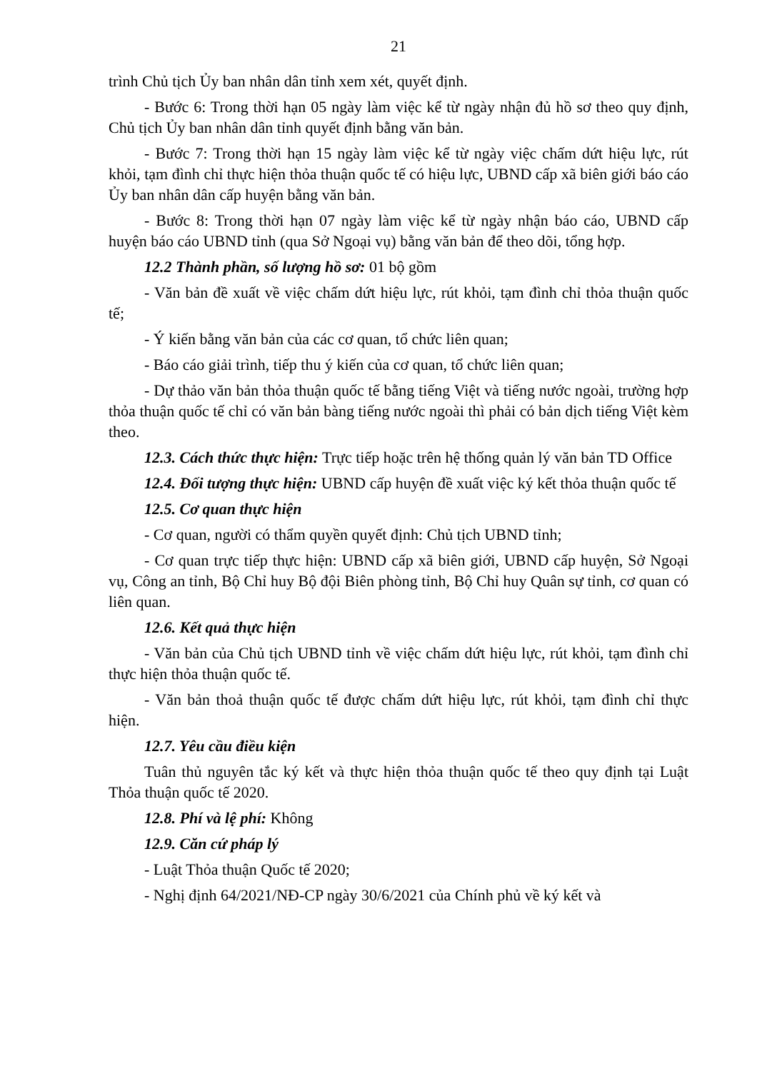21
trình Chủ tịch Ủy ban nhân dân tỉnh xem xét, quyết định.
- Bước 6: Trong thời hạn 05 ngày làm việc kể từ ngày nhận đủ hồ sơ theo quy định, Chủ tịch Ủy ban nhân dân tỉnh quyết định bằng văn bản.
- Bước 7: Trong thời hạn 15 ngày làm việc kể từ ngày việc chấm dứt hiệu lực, rút khỏi, tạm đình chỉ thực hiện thỏa thuận quốc tế có hiệu lực, UBND cấp xã biên giới báo cáo Ủy ban nhân dân cấp huyện bằng văn bản.
- Bước 8: Trong thời hạn 07 ngày làm việc kể từ ngày nhận báo cáo, UBND cấp huyện báo cáo UBND tỉnh (qua Sở Ngoại vụ) bằng văn bản để theo dõi, tổng hợp.
12.2 Thành phần, số lượng hồ sơ: 01 bộ gồm
- Văn bản đề xuất về việc chấm dứt hiệu lực, rút khỏi, tạm đình chỉ thỏa thuận quốc tế;
- Ý kiến bằng văn bản của các cơ quan, tổ chức liên quan;
- Báo cáo giải trình, tiếp thu ý kiến của cơ quan, tổ chức liên quan;
- Dự thảo văn bản thỏa thuận quốc tế bằng tiếng Việt và tiếng nước ngoài, trường hợp thỏa thuận quốc tế chỉ có văn bản bàng tiếng nước ngoài thì phải có bản dịch tiếng Việt kèm theo.
12.3. Cách thức thực hiện: Trực tiếp hoặc trên hệ thống quản lý văn bản TD Office
12.4. Đối tượng thực hiện: UBND cấp huyện đề xuất việc ký kết thỏa thuận quốc tế
12.5. Cơ quan thực hiện
- Cơ quan, người có thẩm quyền quyết định: Chủ tịch UBND tỉnh;
- Cơ quan trực tiếp thực hiện: UBND cấp xã biên giới, UBND cấp huyện, Sở Ngoại vụ, Công an tỉnh, Bộ Chỉ huy Bộ đội Biên phòng tỉnh, Bộ Chỉ huy Quân sự tỉnh, cơ quan có liên quan.
12.6. Kết quả thực hiện
- Văn bản của Chủ tịch UBND tỉnh về việc chấm dứt hiệu lực, rút khỏi, tạm đình chỉ thực hiện thỏa thuận quốc tế.
- Văn bản thoả thuận quốc tế được chấm dứt hiệu lực, rút khỏi, tạm đình chỉ thực hiện.
12.7. Yêu cầu điều kiện
Tuân thủ nguyên tắc ký kết và thực hiện thỏa thuận quốc tế theo quy định tại Luật Thỏa thuận quốc tế 2020.
12.8. Phí và lệ phí: Không
12.9. Căn cứ pháp lý
- Luật Thỏa thuận Quốc tế 2020;
- Nghị định 64/2021/NĐ-CP ngày 30/6/2021 của Chính phủ về ký kết và